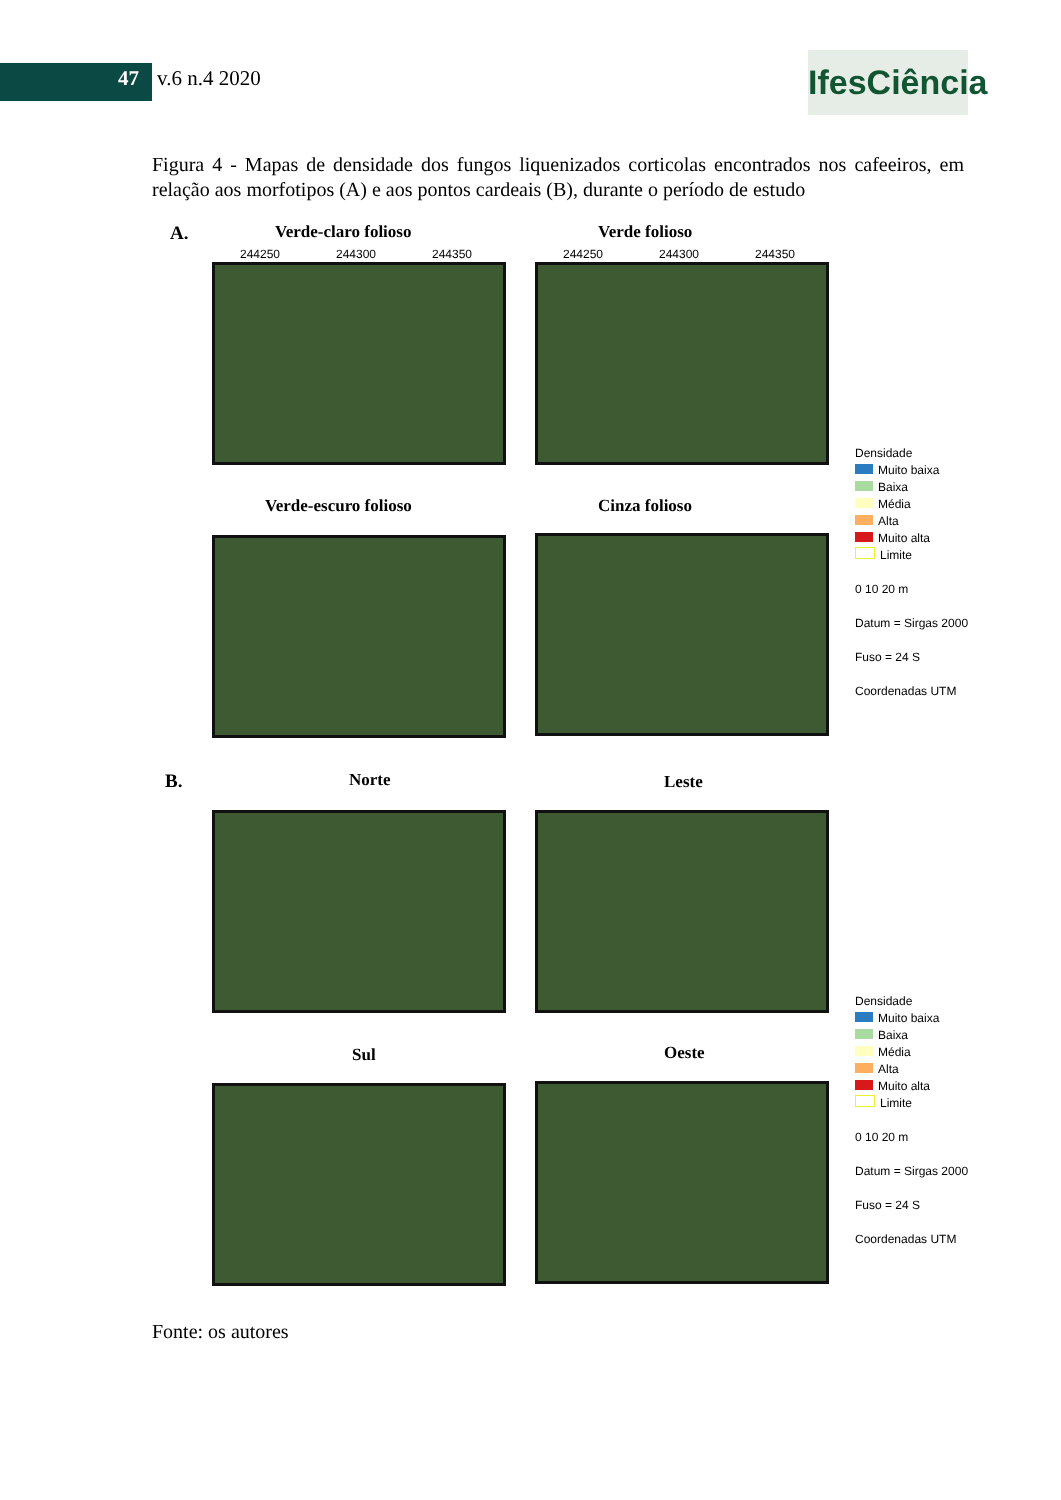47 v.6 n.4 2020
IfesCiência
Figura 4 - Mapas de densidade dos fungos liquenizados corticolas encontrados nos cafeeiros, em relação aos morfotipos (A) e aos pontos cardeais (B), durante o período de estudo
A. Verde-claro folioso Verde folioso
244250 244300 244350 244250 244300 244350
Verde-escuro folioso Cinza folioso
B. Norte Leste
Sul Oeste
Densidade
Muito baixa
Baixa
Média
Alta
Muito alta
Limite
0 10 20 m
Datum = Sirgas 2000
Fuso = 24 S
Coordenadas UTM
Densidade
Muito baixa
Baixa
Média
Alta
Muito alta
Limite
0 10 20 m
Datum = Sirgas 2000
Fuso = 24 S
Coordenadas UTM
Fonte: os autores